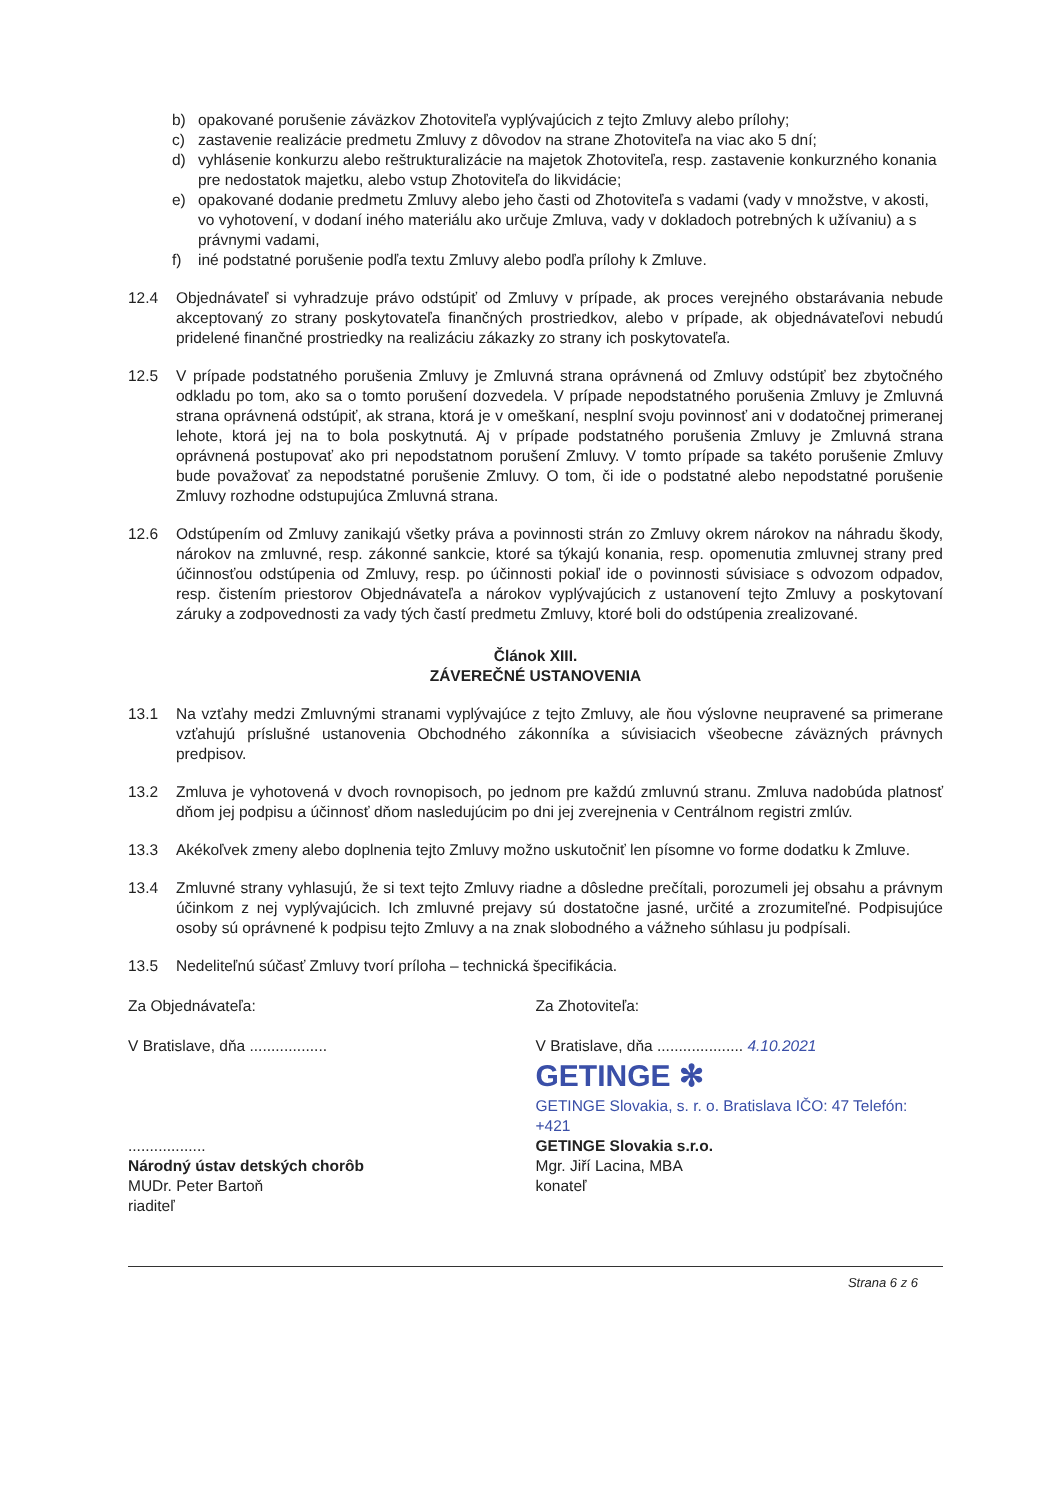b) opakované porušenie záväzkov Zhotoviteľa vyplývajúcich z tejto Zmluvy alebo prílohy;
c) zastavenie realizácie predmetu Zmluvy z dôvodov na strane Zhotoviteľa na viac ako 5 dní;
d) vyhlásenie konkurzu alebo reštrukturalizácie na majetok Zhotoviteľa, resp. zastavenie konkurzného konania pre nedostatok majetku, alebo vstup Zhotoviteľa do likvidácie;
e) opakované dodanie predmetu Zmluvy alebo jeho časti od Zhotoviteľa s vadami (vady v množstve, v akosti, vo vyhotovení, v dodaní iného materiálu ako určuje Zmluva, vady v dokladoch potrebných k užívaniu) a s právnymi vadami,
f) iné podstatné porušenie podľa textu Zmluvy alebo podľa prílohy k Zmluve.
12.4 Objednávateľ si vyhradzuje právo odstúpiť od Zmluvy v prípade, ak proces verejného obstarávania nebude akceptovaný zo strany poskytovateľa finančných prostriedkov, alebo v prípade, ak objednávateľovi nebudú pridelené finančné prostriedky na realizáciu zákazky zo strany ich poskytovateľa.
12.5 V prípade podstatného porušenia Zmluvy je Zmluvná strana oprávnená od Zmluvy odstúpiť bez zbytočného odkladu po tom, ako sa o tomto porušení dozvedela. V prípade nepodstatného porušenia Zmluvy je Zmluvná strana oprávnená odstúpiť, ak strana, ktorá je v omeškaní, nesplní svoju povinnosť ani v dodatočnej primeranej lehote, ktorá jej na to bola poskytnutá. Aj v prípade podstatného porušenia Zmluvy je Zmluvná strana oprávnená postupovať ako pri nepodstatnom porušení Zmluvy. V tomto prípade sa takéto porušenie Zmluvy bude považovať za nepodstatné porušenie Zmluvy. O tom, či ide o podstatné alebo nepodstatné porušenie Zmluvy rozhodne odstupujúca Zmluvná strana.
12.6 Odstúpením od Zmluvy zanikajú všetky práva a povinnosti strán zo Zmluvy okrem nárokov na náhradu škody, nárokov na zmluvné, resp. zákonné sankcie, ktoré sa týkajú konania, resp. opomenutia zmluvnej strany pred účinnosťou odstúpenia od Zmluvy, resp. po účinnosti pokiaľ ide o povinnosti súvisiace s odvozom odpadov, resp. čistením priestorov Objednávateľa a nárokov vyplývajúcich z ustanovení tejto Zmluvy a poskytovaní záruky a zodpovednosti za vady tých častí predmetu Zmluvy, ktoré boli do odstúpenia zrealizované.
Článok XIII.
ZÁVEREČNÉ USTANOVENIA
13.1 Na vzťahy medzi Zmluvnými stranami vyplývajúce z tejto Zmluvy, ale ňou výslovne neupravené sa primerane vzťahujú príslušné ustanovenia Obchodného zákonníka a súvisiacich všeobecne záväzných právnych predpisov.
13.2 Zmluva je vyhotovená v dvoch rovnopisoch, po jednom pre každú zmluvnú stranu. Zmluva nadobúda platnosť dňom jej podpisu a účinnosť dňom nasledujúcim po dni jej zverejnenia v Centrálnom registri zmlúv.
13.3 Akékoľvek zmeny alebo doplnenia tejto Zmluvy možno uskutočniť len písomne vo forme dodatku k Zmluve.
13.4 Zmluvné strany vyhlasujú, že si text tejto Zmluvy riadne a dôsledne prečítali, porozumeli jej obsahu a právnym účinkom z nej vyplývajúcich. Ich zmluvné prejavy sú dostatočne jasné, určité a zrozumiteľné. Podpisujúce osoby sú oprávnené k podpisu tejto Zmluvy a na znak slobodného a vážneho súhlasu ju podpísali.
13.5 Nedeliteľnú súčasť Zmluvy tvorí príloha – technická špecifikácia.
Za Objednávateľa:
V Bratislave, dňa ..................
..................
Národný ústav detských chorôb
MUDr. Peter Bartoň
riaditeľ
Za Zhotoviteľa:
V Bratislave, dňa .................... 4.10.2021
GETINGE ✻
GETINGE Slovakia, s. r. o. Bratislava IČO: 47 Telefón: +421
GETINGE Slovakia s.r.o.
Mgr. Jiří Lacina, MBA
konateľ
Strana 6 z 6